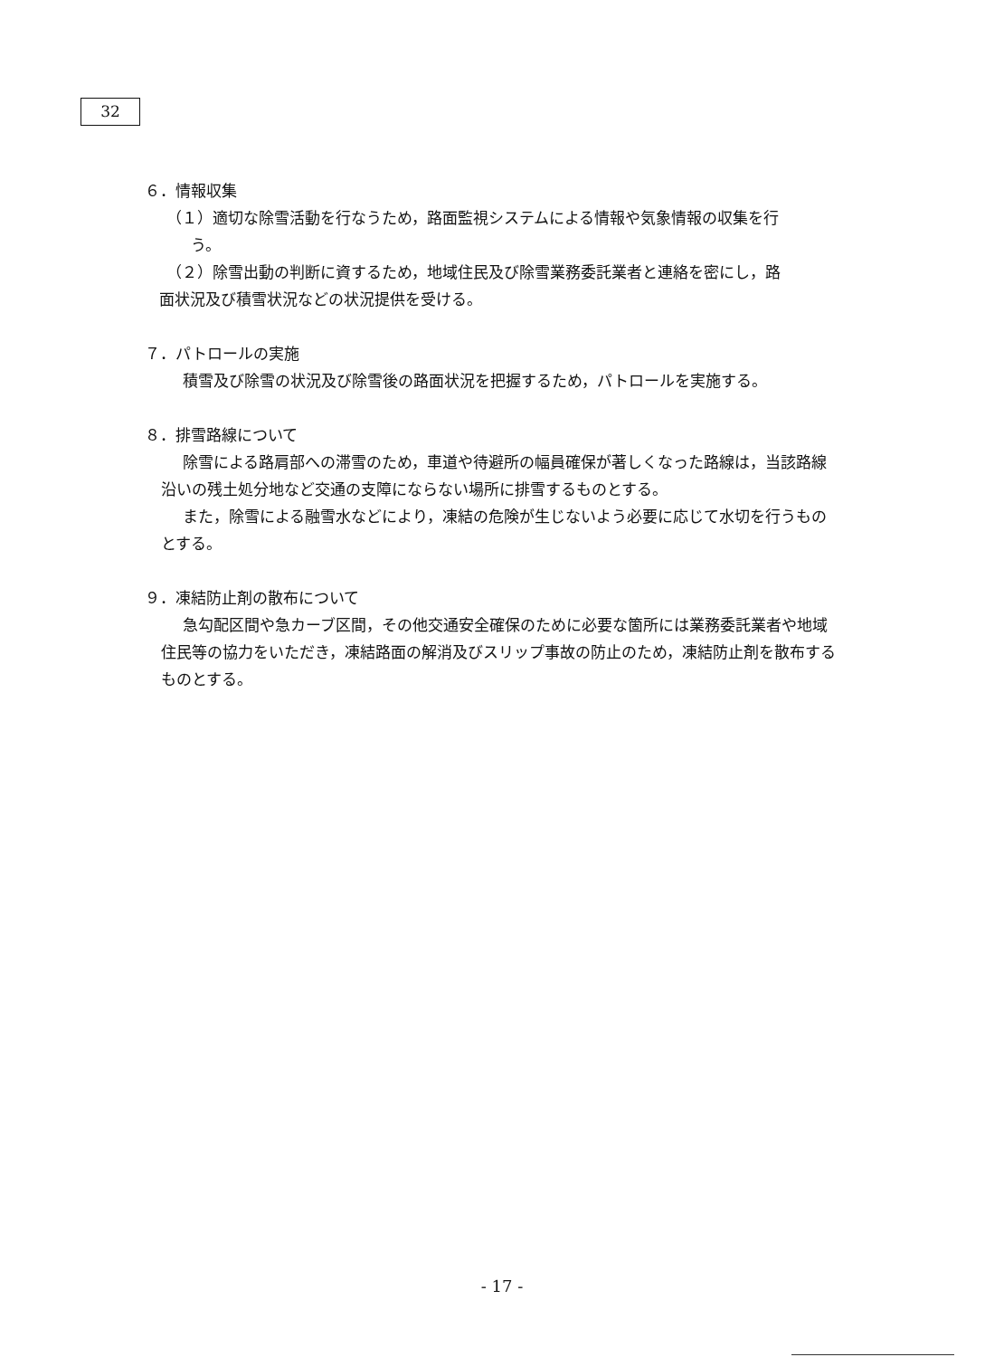32
６．情報収集
（１）適切な除雪活動を行なうため，路面監視システムによる情報や気象情報の収集を行
う。
（２）除雪出動の判断に資するため，地域住民及び除雪業務委託業者と連絡を密にし，路
面状況及び積雪状況などの状況提供を受ける。
７．パトロールの実施
積雪及び除雪の状況及び除雪後の路面状況を把握するため，パトロールを実施する。
８．排雪路線について
除雪による路肩部への滞雪のため，車道や待避所の幅員確保が著しくなった路線は，当該路線沿いの残土処分地など交通の支障にならない場所に排雪するものとする。
また，除雪による融雪水などにより，凍結の危険が生じないよう必要に応じて水切を行うものとする。
９．凍結防止剤の散布について
急勾配区間や急カーブ区間，その他交通安全確保のために必要な箇所には業務委託業者や地域住民等の協力をいただき，凍結路面の解消及びスリップ事故の防止のため，凍結防止剤を散布するものとする。
- 17 -